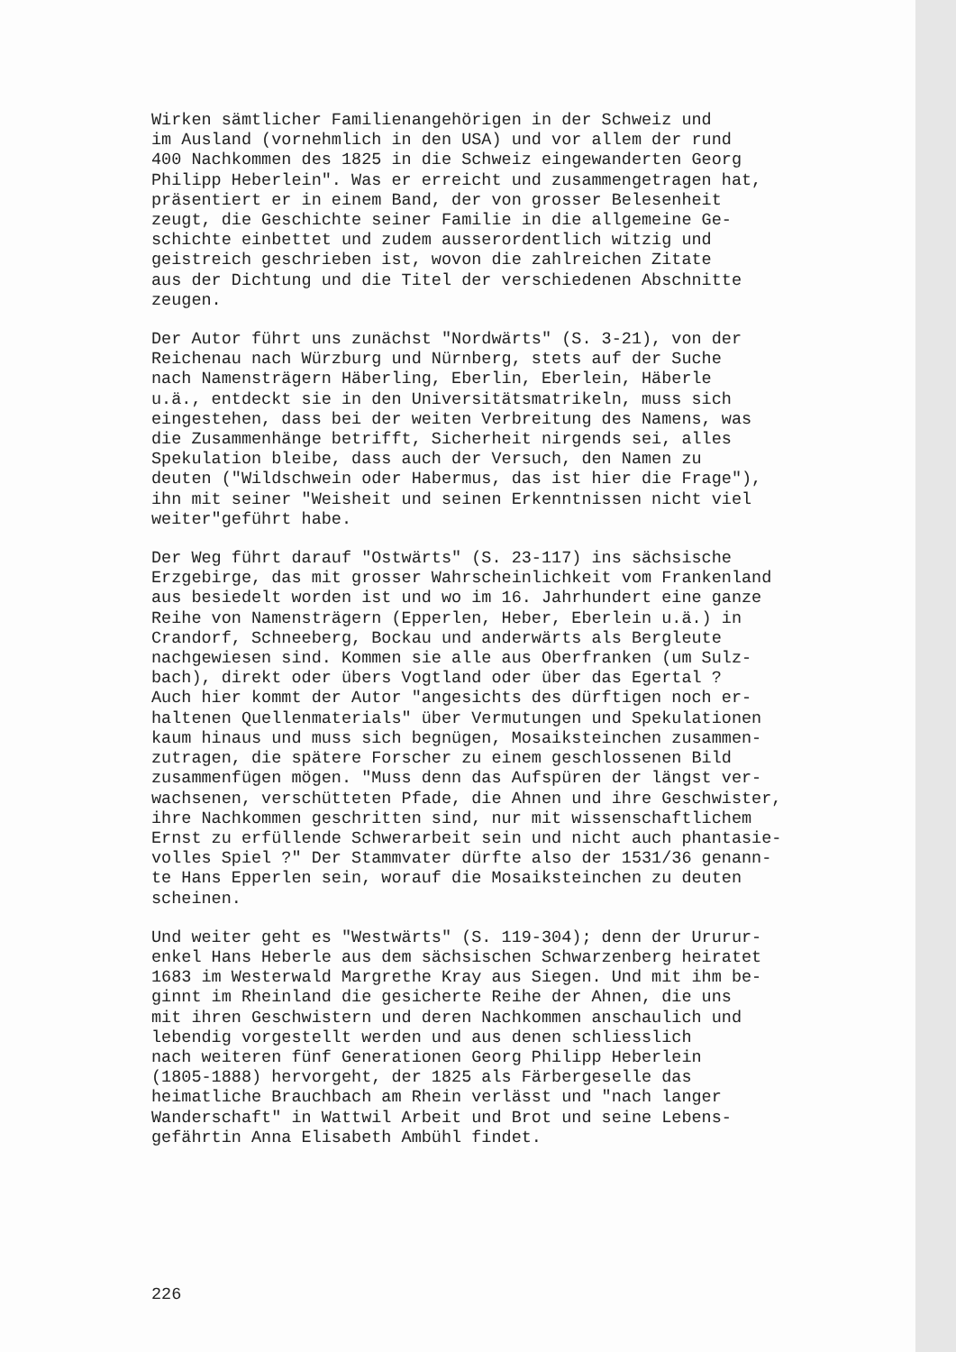Wirken sämtlicher Familienangehörigen in der Schweiz und im Ausland (vornehmlich in den USA) und vor allem der rund 400 Nachkommen des 1825 in die Schweiz eingewanderten Georg Philipp Heberlein". Was er erreicht und zusammengetragen hat, präsentiert er in einem Band, der von grosser Belesenheit zeugt, die Geschichte seiner Familie in die allgemeine Ge- schichte einbettet und zudem ausserordentlich witzig und geistreich geschrieben ist, wovon die zahlreichen Zitate aus der Dichtung und die Titel der verschiedenen Abschnitte zeugen.
Der Autor führt uns zunächst "Nordwärts" (S. 3-21), von der Reichenau nach Würzburg und Nürnberg, stets auf der Suche nach Namensträgern Häberling, Eberlin, Eberlein, Häberle u.ä., entdeckt sie in den Universitätsmatrikeln, muss sich eingestehen, dass bei der weiten Verbreitung des Namens, was die Zusammenhänge betrifft, Sicherheit nirgends sei, alles Spekulation bleibe, dass auch der Versuch, den Namen zu deuten ("Wildschwein oder Habermus, das ist hier die Frage"), ihn mit seiner "Weisheit und seinen Erkenntnissen nicht viel weiter"geführt habe.
Der Weg führt darauf "Ostwärts" (S. 23-117) ins sächsische Erzgebirge, das mit grosser Wahrscheinlichkeit vom Frankenland aus besiedelt worden ist und wo im 16. Jahrhundert eine ganze Reihe von Namensträgern (Epperlen, Heber, Eberlein u.ä.) in Crandorf, Schneeberg, Bockau und anderwärts als Bergleute nachgewiesen sind. Kommen sie alle aus Oberfranken (um Sulz- bach), direkt oder übers Vogtland oder über das Egertal ? Auch hier kommt der Autor "angesichts des dürftigen noch er- haltenen Quellenmaterials" über Vermutungen und Spekulationen kaum hinaus und muss sich begnügen, Mosaiksteinchen zusammen- zutragen, die spätere Forscher zu einem geschlossenen Bild zusammenfügen mögen. "Muss denn das Aufspüren der längst ver- wachsenen, verschütteten Pfade, die Ahnen und ihre Geschwister, ihre Nachkommen geschritten sind, nur mit wissenschaftlichem Ernst zu erfüllende Schwerarbeit sein und nicht auch phantasie- volles Spiel ?" Der Stammvater dürfte also der 1531/36 genann- te Hans Epperlen sein, worauf die Mosaiksteinchen zu deuten scheinen.
Und weiter geht es "Westwärts" (S. 119-304); denn der Ururur- enkel Hans Heberle aus dem sächsischen Schwarzenberg heiratet 1683 im Westerwald Margrethe Kray aus Siegen. Und mit ihm be- ginnt im Rheinland die gesicherte Reihe der Ahnen, die uns mit ihren Geschwistern und deren Nachkommen anschaulich und lebendig vorgestellt werden und aus denen schliesslich nach weiteren fünf Generationen Georg Philipp Heberlein (1805-1888) hervorgeht, der 1825 als Färbergeselle das heimatliche Brauchbach am Rhein verlässt und "nach langer Wanderschaft" in Wattwil Arbeit und Brot und seine Lebens- gefährtin Anna Elisabeth Ambühl findet.
226